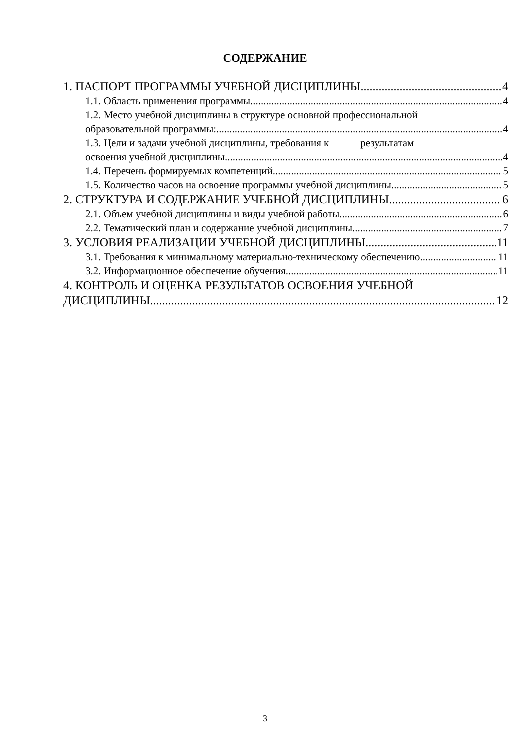СОДЕРЖАНИЕ
1. ПАСПОРТ ПРОГРАММЫ УЧЕБНОЙ ДИСЦИПЛИНЫ 4
1.1. Область применения программы 4
1.2. Место учебной дисциплины в структуре основной профессиональной
образовательной программы: 4
1.3. Цели и задачи учебной дисциплины, требования к результатам
освоения учебной дисциплины 4
1.4. Перечень формируемых компетенций 5
1.5. Количество часов на освоение программы учебной дисциплины 5
2. СТРУКТУРА И СОДЕРЖАНИЕ УЧЕБНОЙ ДИСЦИПЛИНЫ 6
2.1. Объем учебной дисциплины и виды учебной работы 6
2.2. Тематический план и содержание учебной дисциплины 7
3. УСЛОВИЯ РЕАЛИЗАЦИИ УЧЕБНОЙ ДИСЦИПЛИНЫ 11
3.1. Требования к минимальному материально-техническому обеспечению 11
3.2. Информационное обеспечение обучения 11
4. КОНТРОЛЬ И ОЦЕНКА РЕЗУЛЬТАТОВ ОСВОЕНИЯ УЧЕБНОЙ
ДИСЦИПЛИНЫ 12
3